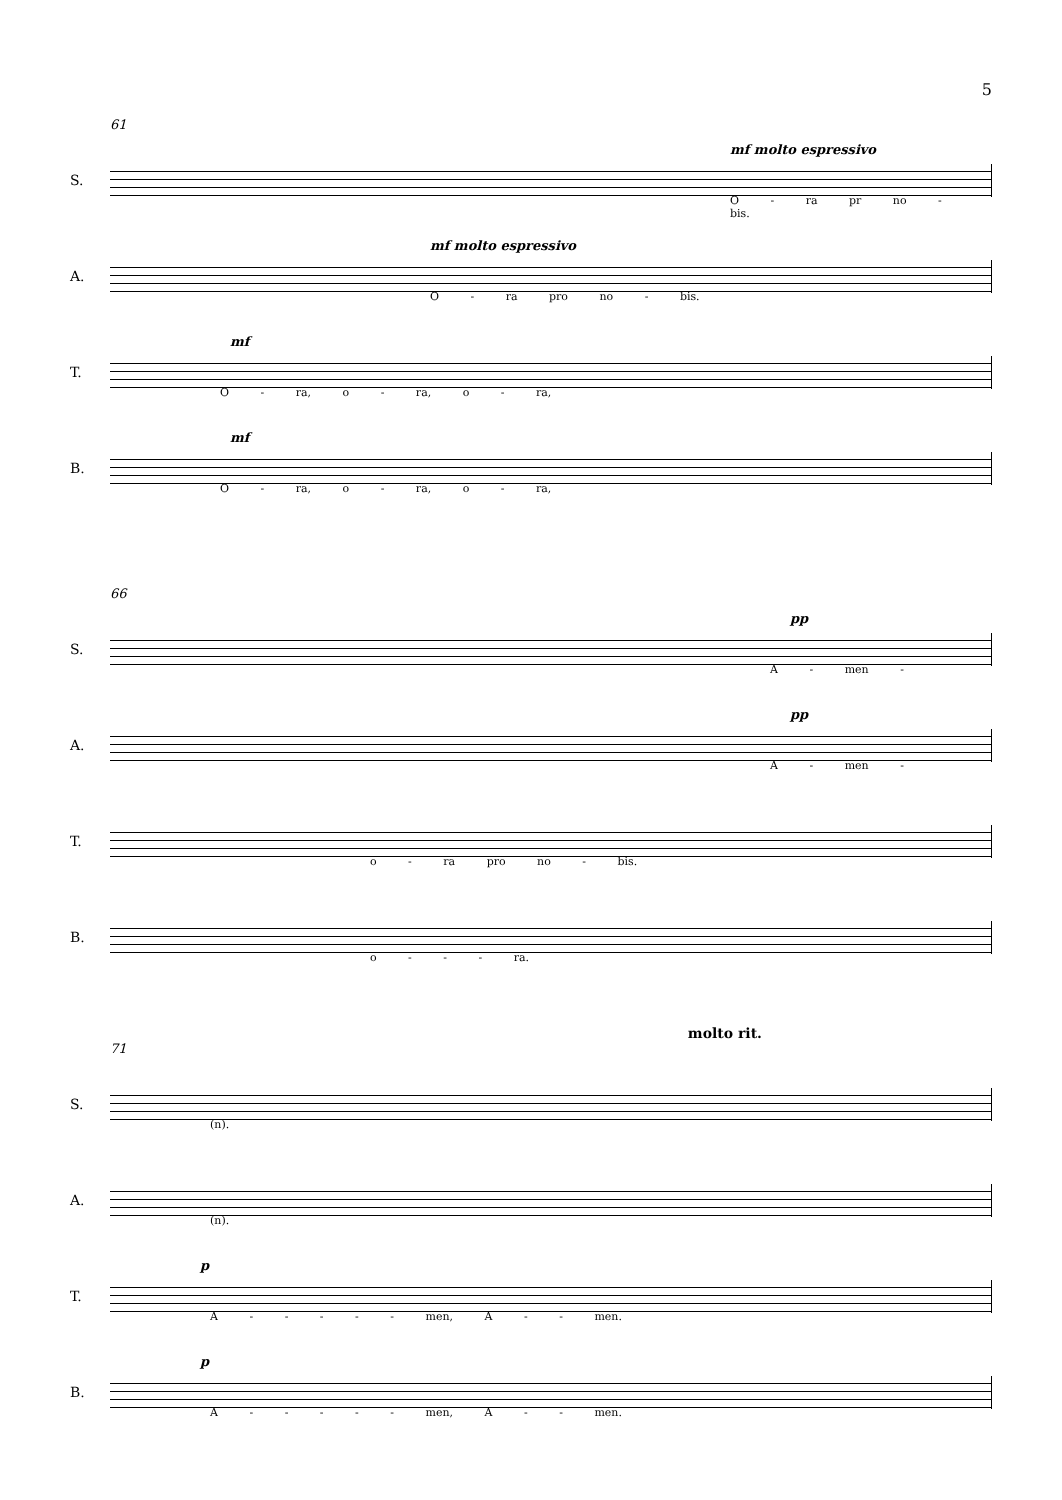5
61
S.
mf molto espressivo
O - ra pr no - bis.
A.
mf molto espressivo
O - ra pro no - bis.
T.
mf
O - ra, o - ra, o - ra,
B.
mf
O - ra, o - ra, o - ra,
66
S.
pp
A - men -
A.
pp
A - men -
T.
o - ra pro no - bis.
B.
o - - - ra.
molto rit.
71
S.
(n).
A.
(n).
T.
p
A - - - - - men, A - - men.
B.
p
A - - - - - men, A - - men.